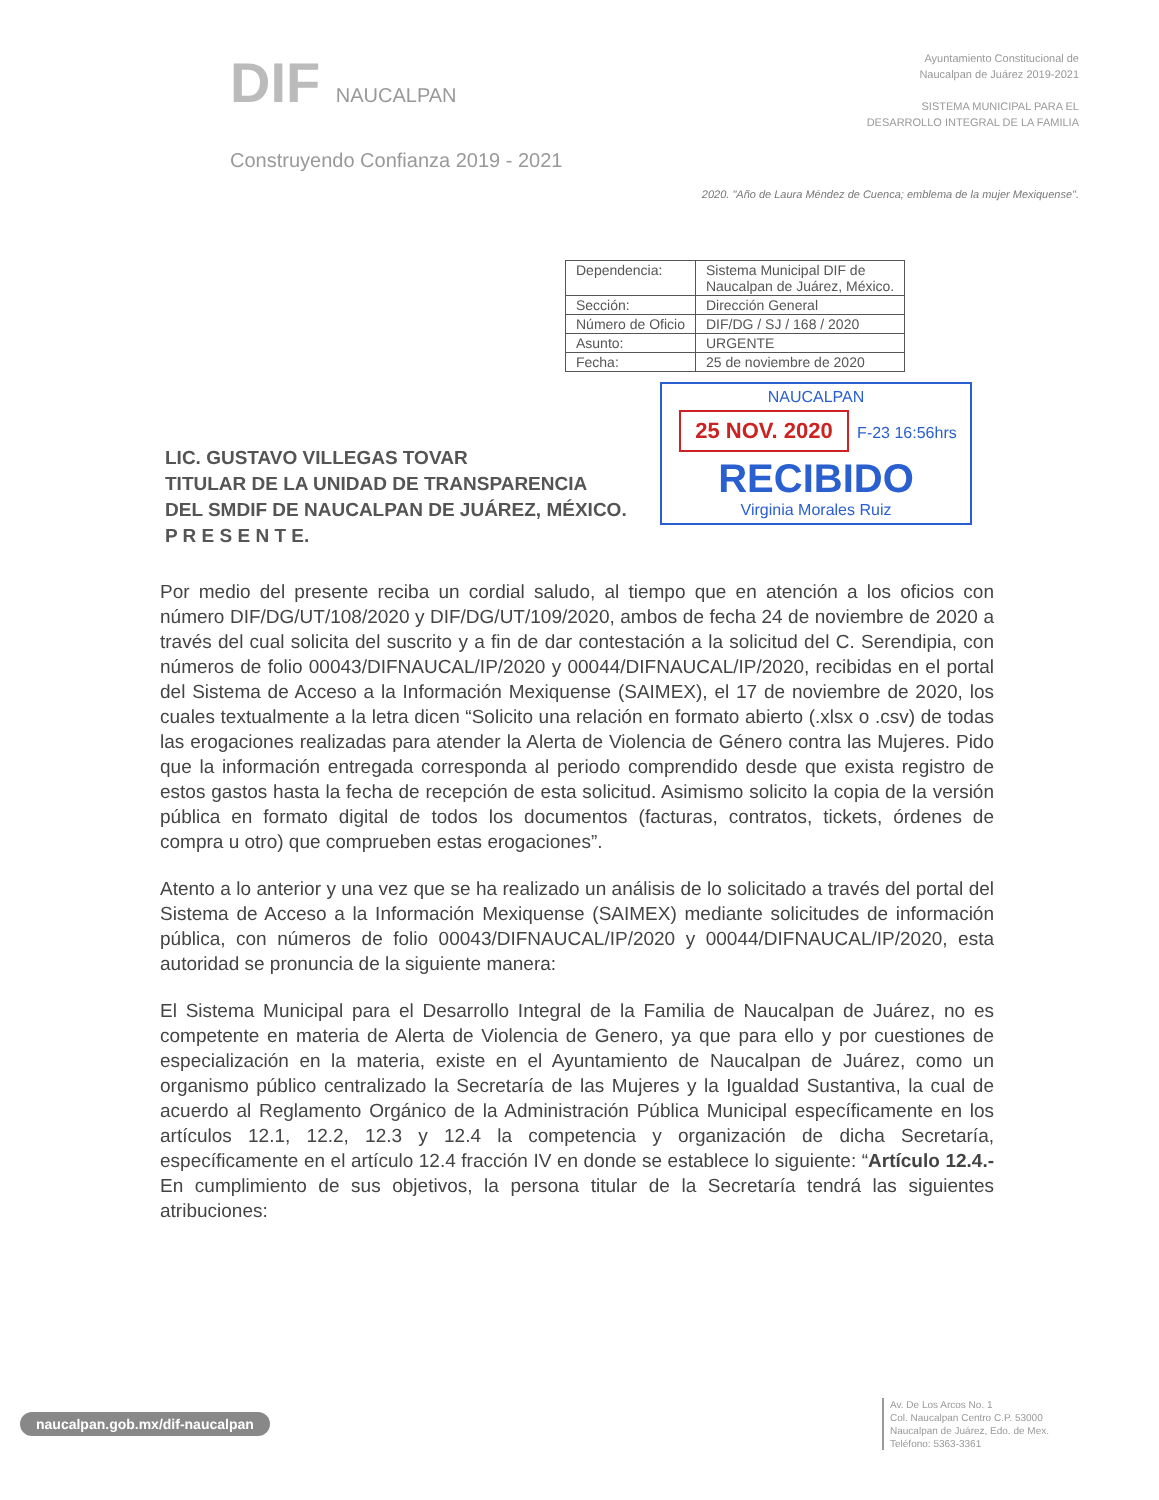DIF NAUCALPAN
Construyendo Confianza 2019 - 2021
Ayuntamiento Constitucional de
Naucalpan de Juárez 2019-2021
SISTEMA MUNICIPAL PARA EL
DESARROLLO INTEGRAL DE LA FAMILIA
2020. "Año de Laura Méndez de Cuenca; emblema de la mujer Mexiquense".
| Dependencia: | Sistema Municipal DIF de Naucalpan de Juárez, México. |
| Sección: | Dirección General |
| Número de Oficio | DIF/DG / SJ / 168 / 2020 |
| Asunto: | URGENTE |
| Fecha: | 25 de noviembre de 2020 |
NAUCALPAN
25 NOV. 2020 F-23 16:56hrs
RECIBIDO
Virginia Morales Ruiz
LIC. GUSTAVO VILLEGAS TOVAR
TITULAR DE LA UNIDAD DE TRANSPARENCIA
DEL SMDIF DE NAUCALPAN DE JUÁREZ, MÉXICO.
P R E S E N T E.
Por medio del presente reciba un cordial saludo, al tiempo que en atención a los oficios con número DIF/DG/UT/108/2020 y DIF/DG/UT/109/2020, ambos de fecha 24 de noviembre de 2020 a través del cual solicita del suscrito y a fin de dar contestación a la solicitud del C. Serendipia, con números de folio 00043/DIFNAUCAL/IP/2020 y 00044/DIFNAUCAL/IP/2020, recibidas en el portal del Sistema de Acceso a la Información Mexiquense (SAIMEX), el 17 de noviembre de 2020, los cuales textualmente a la letra dicen “Solicito una relación en formato abierto (.xlsx o .csv) de todas las erogaciones realizadas para atender la Alerta de Violencia de Género contra las Mujeres. Pido que la información entregada corresponda al periodo comprendido desde que exista registro de estos gastos hasta la fecha de recepción de esta solicitud. Asimismo solicito la copia de la versión pública en formato digital de todos los documentos (facturas, contratos, tickets, órdenes de compra u otro) que comprueben estas erogaciones”.
Atento a lo anterior y una vez que se ha realizado un análisis de lo solicitado a través del portal del Sistema de Acceso a la Información Mexiquense (SAIMEX) mediante solicitudes de información pública, con números de folio 00043/DIFNAUCAL/IP/2020 y 00044/DIFNAUCAL/IP/2020, esta autoridad se pronuncia de la siguiente manera:
El Sistema Municipal para el Desarrollo Integral de la Familia de Naucalpan de Juárez, no es competente en materia de Alerta de Violencia de Genero, ya que para ello y por cuestiones de especialización en la materia, existe en el Ayuntamiento de Naucalpan de Juárez, como un organismo público centralizado la Secretaría de las Mujeres y la Igualdad Sustantiva, la cual de acuerdo al Reglamento Orgánico de la Administración Pública Municipal específicamente en los artículos 12.1, 12.2, 12.3 y 12.4 la competencia y organización de dicha Secretaría, específicamente en el artículo 12.4 fracción IV en donde se establece lo siguiente: “Artículo 12.4.- En cumplimiento de sus objetivos, la persona titular de la Secretaría tendrá las siguientes atribuciones:
naucalpan.gob.mx/dif-naucalpan
Av. De Los Arcos No. 1
Col. Naucalpan Centro C.P. 53000
Naucalpan de Juárez, Edo. de Mex.
Teléfono: 5363-3361